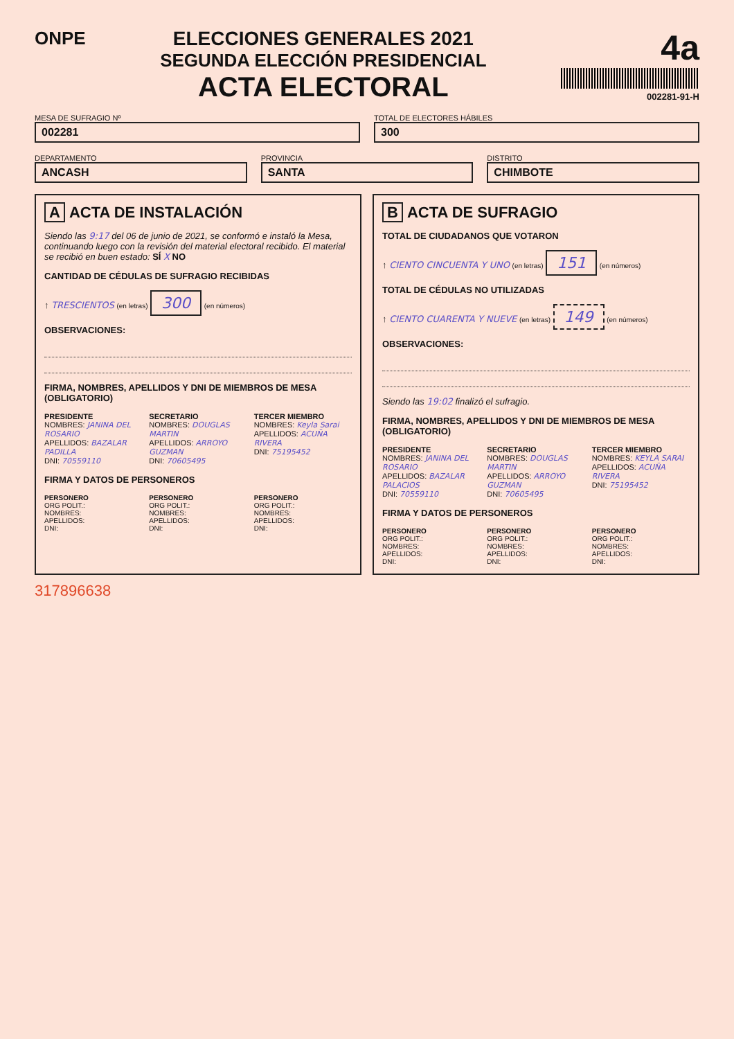ONPE ELECCIONES GENERALES 2021
SEGUNDA ELECCIÓN PRESIDENCIAL
ACTA ELECTORAL
4a
002281-91-H
MESA DE SUFRAGIO Nº
002281
TOTAL DE ELECTORES HÁBILES
300
DEPARTAMENTO
ANCASH
PROVINCIA
SANTA
DISTRITO
CHIMBOTE
A ACTA DE INSTALACIÓN
Siendo las 9:17 del 06 de junio de 2021, se conformó e instaló la Mesa, continuando luego con la revisión del material electoral recibido. El material se recibió en buen estado: SÍ X NO
CANTIDAD DE CÉDULAS DE SUFRAGIO RECIBIDAS
↑ TRESCIENTOS (en letras) 300 (en números)
OBSERVACIONES:
FIRMA, NOMBRES, APELLIDOS Y DNI DE MIEMBROS DE MESA (OBLIGATORIO)
PRESIDENTE
NOMBRES: JANINA DEL ROSARIO
APELLIDOS: BAZALAR PADILLA
DNI: 70559110
SECRETARIO
NOMBRES: DOUGLAS MARTIN
APELLIDOS: ARROYO GUZMAN
DNI: 70605495
TERCER MIEMBRO
NOMBRES: Keyla Sarai
APELLIDOS: ACUÑA RIVERA
DNI: 75195452
FIRMA Y DATOS DE PERSONEROS
PERSONERO
ORG POLIT.:
NOMBRES:
APELLIDOS:
DNI:
PERSONERO
ORG POLIT.:
NOMBRES:
APELLIDOS:
DNI:
PERSONERO
ORG POLIT.:
NOMBRES:
APELLIDOS:
DNI:
B ACTA DE SUFRAGIO
TOTAL DE CIUDADANOS QUE VOTARON
↑ CIENTO CINCUENTA Y UNO (en letras) 151 (en números)
TOTAL DE CÉDULAS NO UTILIZADAS
↑ CIENTO CUARENTA Y NUEVE (en letras) 149 (en números)
OBSERVACIONES:
Siendo las 19:02 finalizó el sufragio.
FIRMA, NOMBRES, APELLIDOS Y DNI DE MIEMBROS DE MESA (OBLIGATORIO)
PRESIDENTE
NOMBRES: JANINA DEL ROSARIO
APELLIDOS: BAZALAR PALACIOS
DNI: 70559110
SECRETARIO
NOMBRES: DOUGLAS MARTIN
APELLIDOS: ARROYO GUZMAN
DNI: 70605495
TERCER MIEMBRO
NOMBRES: KEYLA SARAI
APELLIDOS: ACUÑA RIVERA
DNI: 75195452
FIRMA Y DATOS DE PERSONEROS
PERSONERO
ORG POLIT.:
NOMBRES:
APELLIDOS:
DNI:
PERSONERO
ORG POLIT.:
NOMBRES:
APELLIDOS:
DNI:
PERSONERO
ORG POLIT.:
NOMBRES:
APELLIDOS:
DNI:
317896638